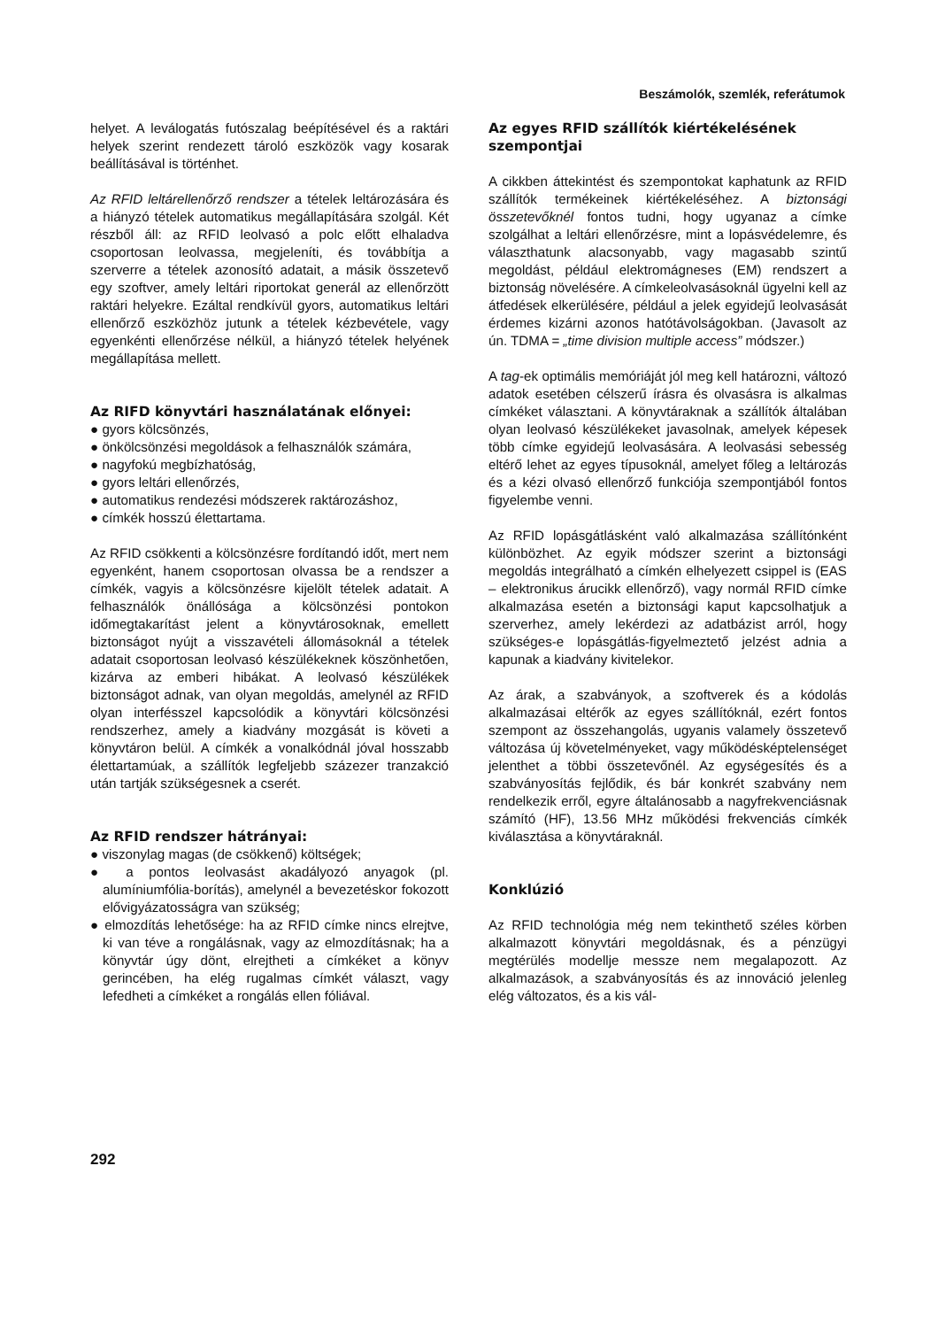Beszámolók, szemlék, referátumok
helyet. A leválogatás futószalag beépítésével és a raktári helyek szerint rendezett tároló eszközök vagy kosarak beállításával is történhet.
Az RFID leltárellenőrző rendszer a tételek leltározására és a hiányzó tételek automatikus megállapítására szolgál. Két részből áll: az RFID leolvasó a polc előtt elhaladva csoportosan leolvassa, megjeleníti, és továbbítja a szerverre a tételek azonosító adatait, a másik összetevő egy szoftver, amely leltári riportokat generál az ellenőrzött raktári helyekre. Ezáltal rendkívül gyors, automatikus leltári ellenőrző eszközhöz jutunk a tételek kézbevétele, vagy egyenkénti ellenőrzése nélkül, a hiányzó tételek helyének megállapítása mellett.
Az RIFD könyvtári használatának előnyei:
● gyors kölcsönzés,
● önkölcsönzési megoldások a felhasználók számára,
● nagyfokú megbízhatóság,
● gyors leltári ellenőrzés,
● automatikus rendezési módszerek raktározáshoz,
● címkék hosszú élettartama.
Az RFID csökkenti a kölcsönzésre fordítandó időt, mert nem egyenként, hanem csoportosan olvassa be a rendszer a címkék, vagyis a kölcsönzésre kijelölt tételek adatait. A felhasználók önállósága a kölcsönzési pontokon időmegtakarítást jelent a könyvtárosoknak, emellett biztonságot nyújt a visszavételi állomásoknál a tételek adatait csoportosan leolvasó készülékeknek köszönhetően, kizárva az emberi hibákat. A leolvasó készülékek biztonságot adnak, van olyan megoldás, amelynél az RFID olyan interfésszel kapcsolódik a könyvtári kölcsönzési rendszerhez, amely a kiadvány mozgását is követi a könyvtáron belül. A címkék a vonalkódnál jóval hosszabb élettartamúak, a szállítók legfeljebb százezer tranzakció után tartják szükségesnek a cserét.
Az RFID rendszer hátrányai:
● viszonylag magas (de csökkenő) költségek;
● a pontos leolvasást akadályozó anyagok (pl. alumíniumfólia-borítás), amelynél a bevezetéskor fokozott elővigyázatosságra van szükség;
● elmozdítás lehetősége: ha az RFID címke nincs elrejtve, ki van téve a rongálásnak, vagy az elmozdításnak; ha a könyvtár úgy dönt, elrejtheti a címkéket a könyv gerincében, ha elég rugalmas címkét választ, vagy lefedheti a címkéket a rongálás ellen fóliával.
Az egyes RFID szállítók kiértékelésének szempontjai
A cikkben áttekintést és szempontokat kaphatunk az RFID szállítók termékeinek kiértékeléséhez. A biztonsági összetevőknél fontos tudni, hogy ugyanaz a címke szolgálhat a leltári ellenőrzésre, mint a lopásvédelemre, és választhatunk alacsonyabb, vagy magasabb szintű megoldást, például elektromágneses (EM) rendszert a biztonság növelésére. A címkeleolvasásoknál ügyelni kell az átfedések elkerülésére, például a jelek egyidejű leolvasását érdemes kizárni azonos hatótávolságokban. (Javasolt az ún. TDMA = „time division multiple access” módszer.)
A tag-ek optimális memóriáját jól meg kell határozni, változó adatok esetében célszerű írásra és olvasásra is alkalmas címkéket választani. A könyvtáraknak a szállítók általában olyan leolvasó készülékeket javasolnak, amelyek képesek több címke egyidejű leolvasására. A leolvasási sebesség eltérő lehet az egyes típusoknál, amelyet főleg a leltározás és a kézi olvasó ellenőrző funkciója szempontjából fontos figyelembe venni.
Az RFID lopásgátlásként való alkalmazása szállítónként különbözhet. Az egyik módszer szerint a biztonsági megoldás integrálható a címkén elhelyezett csippel is (EAS – elektronikus árucikk ellenőrző), vagy normál RFID címke alkalmazása esetén a biztonsági kaput kapcsolhatjuk a szerverhez, amely lekérdezi az adatbázist arról, hogy szükséges-e lopásgátlás-figyelmeztető jelzést adnia a kapunak a kiadvány kivitelekor.
Az árak, a szabványok, a szoftverek és a kódolás alkalmazásai eltérők az egyes szállítóknál, ezért fontos szempont az összehangolás, ugyanis valamely összetevő változása új követelményeket, vagy működésképtelenséget jelenthet a többi összetevőnél. Az egységesítés és a szabványosítás fejlődik, és bár konkrét szabvány nem rendelkezik erről, egyre általánosabb a nagyfrekvenciásnak számító (HF), 13.56 MHz működési frekvenciás címkék kiválasztása a könyvtáraknál.
Konklúzió
Az RFID technológia még nem tekinthető széles körben alkalmazott könyvtári megoldásnak, és a pénzügyi megtérülés modellje messze nem megalapozott. Az alkalmazások, a szabványosítás és az innováció jelenleg elég változatos, és a kis vál-
292